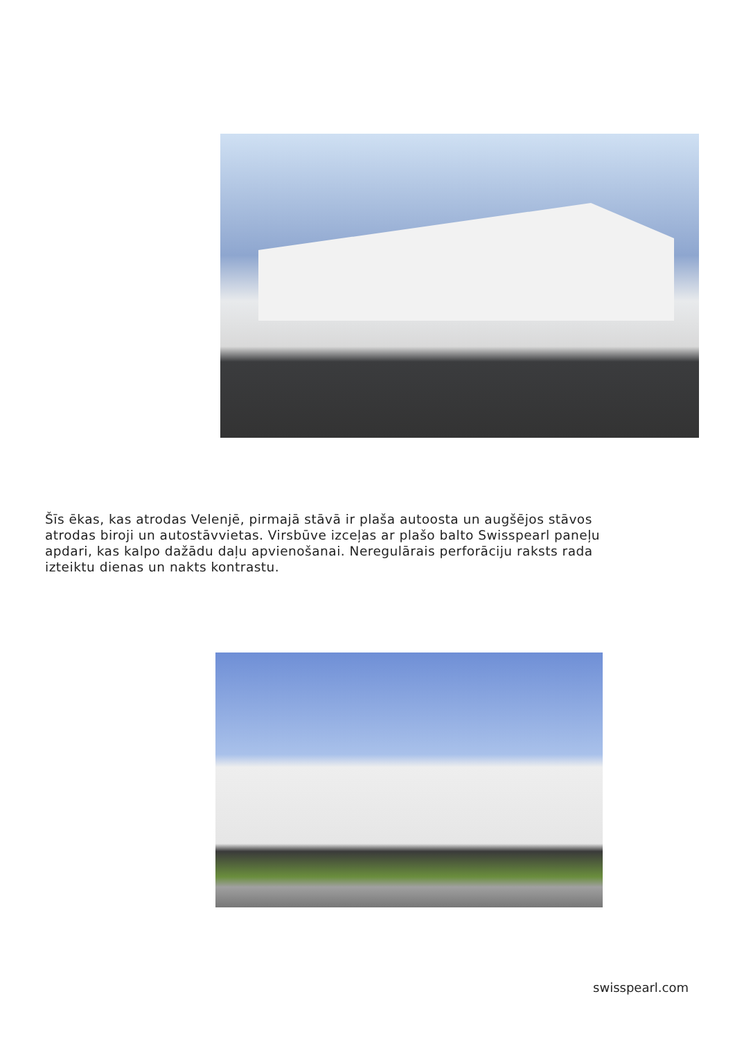Šīs ēkas, kas atrodas Velenjē, pirmajā stāvā ir plaša autoosta un augšējos stāvos atrodas biroji un autostāvvietas. Virsbūve izceļas ar plašo balto Swisspearl paneļu apdari, kas kalpo dažādu daļu apvienošanai. Neregulārais perforāciju raksts rada izteiktu dienas un nakts kontrastu.
swisspearl.com